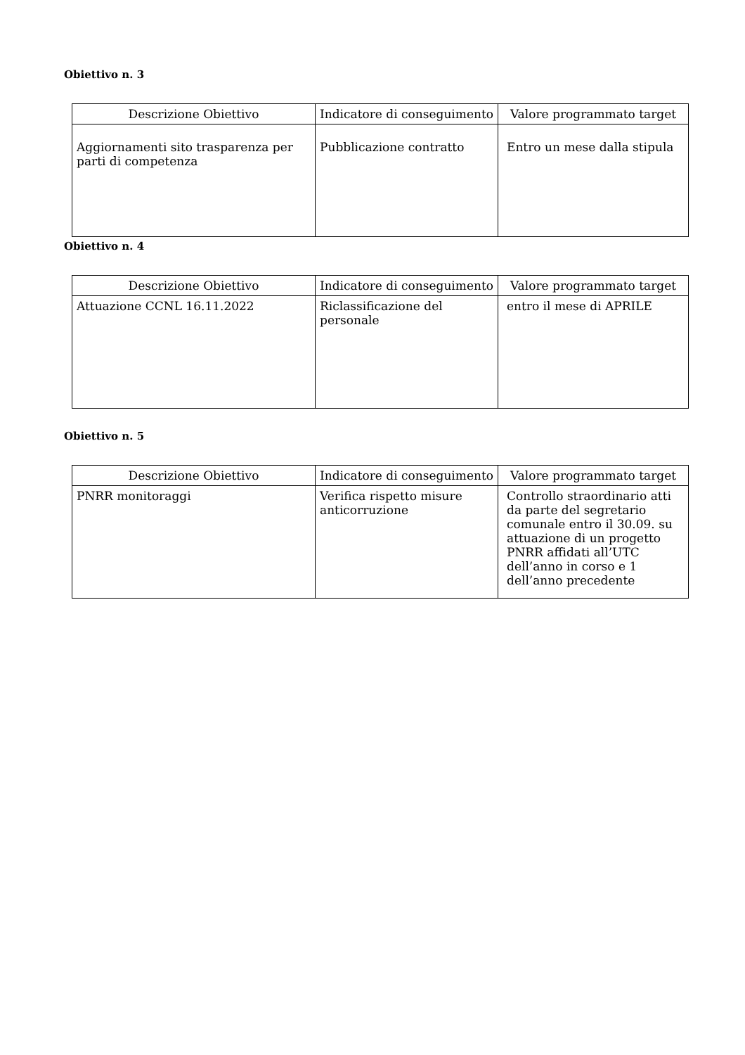Obiettivo n. 3
| Descrizione Obiettivo | Indicatore di conseguimento | Valore programmato target |
| --- | --- | --- |
| Aggiornamenti sito trasparenza per parti di competenza | Pubblicazione contratto | Entro un mese dalla stipula |
Obiettivo n. 4
| Descrizione Obiettivo | Indicatore di conseguimento | Valore programmato target |
| --- | --- | --- |
| Attuazione CCNL 16.11.2022 | Riclassificazione del personale | entro il mese di APRILE |
Obiettivo n. 5
| Descrizione Obiettivo | Indicatore di conseguimento | Valore programmato target |
| --- | --- | --- |
| PNRR monitoraggi | Verifica rispetto misure anticorruzione | Controllo straordinario atti da parte del segretario comunale entro il 30.09. su attuazione di un progetto PNRR affidati all’UTC dell’anno in corso e 1 dell’anno precedente |